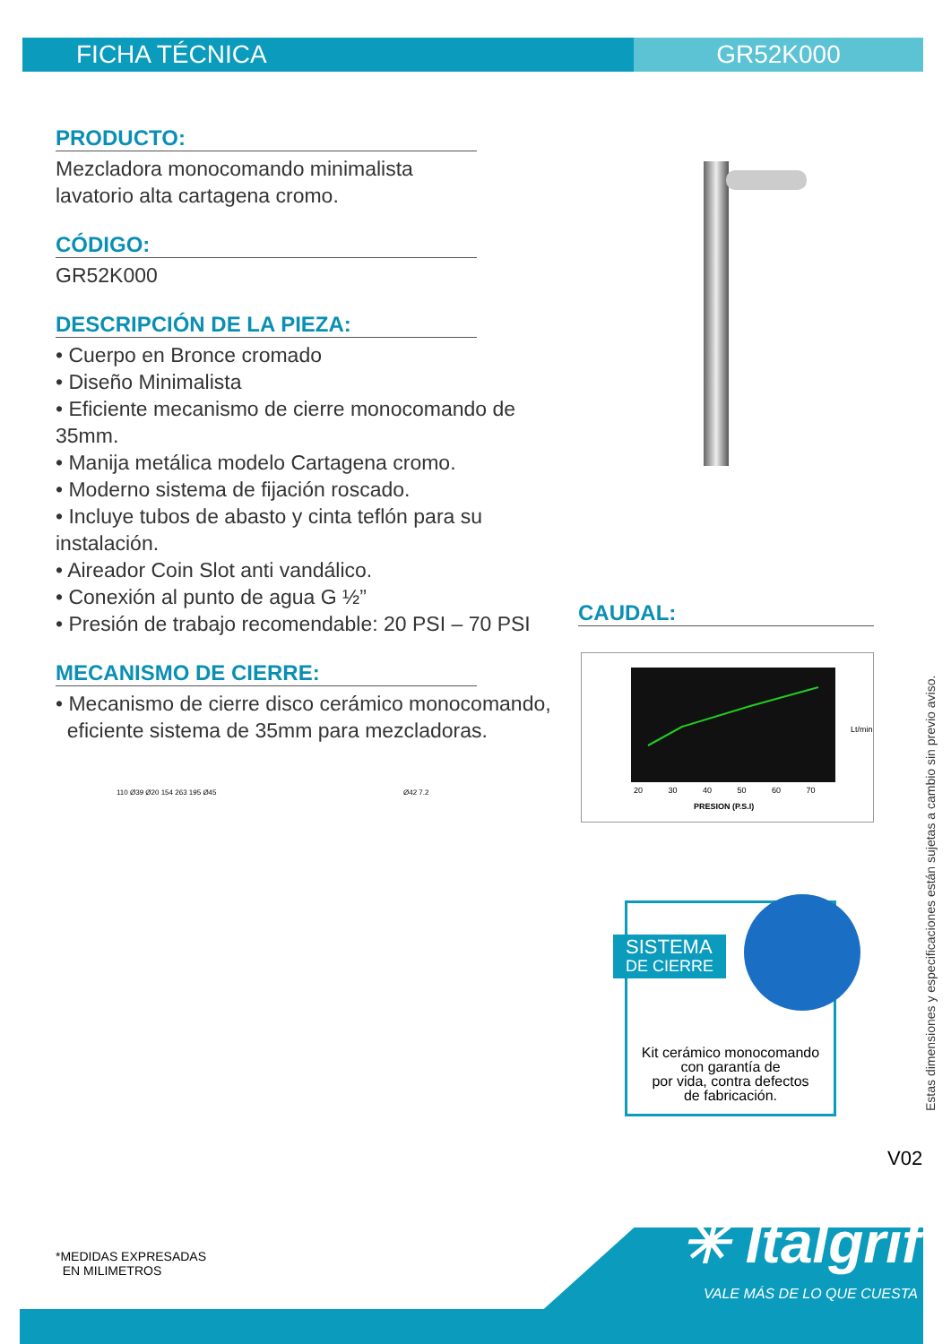FICHA TÉCNICA GR52K000
PRODUCTO:
Mezcladora monocomando minimalista
lavatorio alta cartagena cromo.
CÓDIGO:
GR52K000
DESCRIPCIÓN DE LA PIEZA:
• Cuerpo en Bronce cromado
• Diseño Minimalista
• Eficiente mecanismo de cierre monocomando de 35mm.
• Manija metálica modelo Cartagena cromo.
• Moderno sistema de fijación roscado.
• Incluye tubos de abasto y cinta teflón para su instalación.
• Aireador Coin Slot anti vandálico.
• Conexión al punto de agua G ½”
• Presión de trabajo recomendable: 20 PSI – 70 PSI
MECANISMO DE CIERRE:
• Mecanismo de cierre disco cerámico monocomando,
eficiente sistema de 35mm para mezcladoras.
CAUDAL:
Lt/min
PRESION (P.S.I)
20 30 40 50 60 70
110 Ø39 Ø20 154 263 195 Ø45 Ø42 7.2
SISTEMA
DE CIERRE
Kit cerámico monocomando
con garantía de
por vida, contra defectos
de fabricación.
Estas dimensiones y especificaciones están sujetas a cambio sin previo aviso.
V02
✳ Italgrif
VALE MÁS DE LO QUE CUESTA
*MEDIDAS EXPRESADAS
EN MILIMETROS